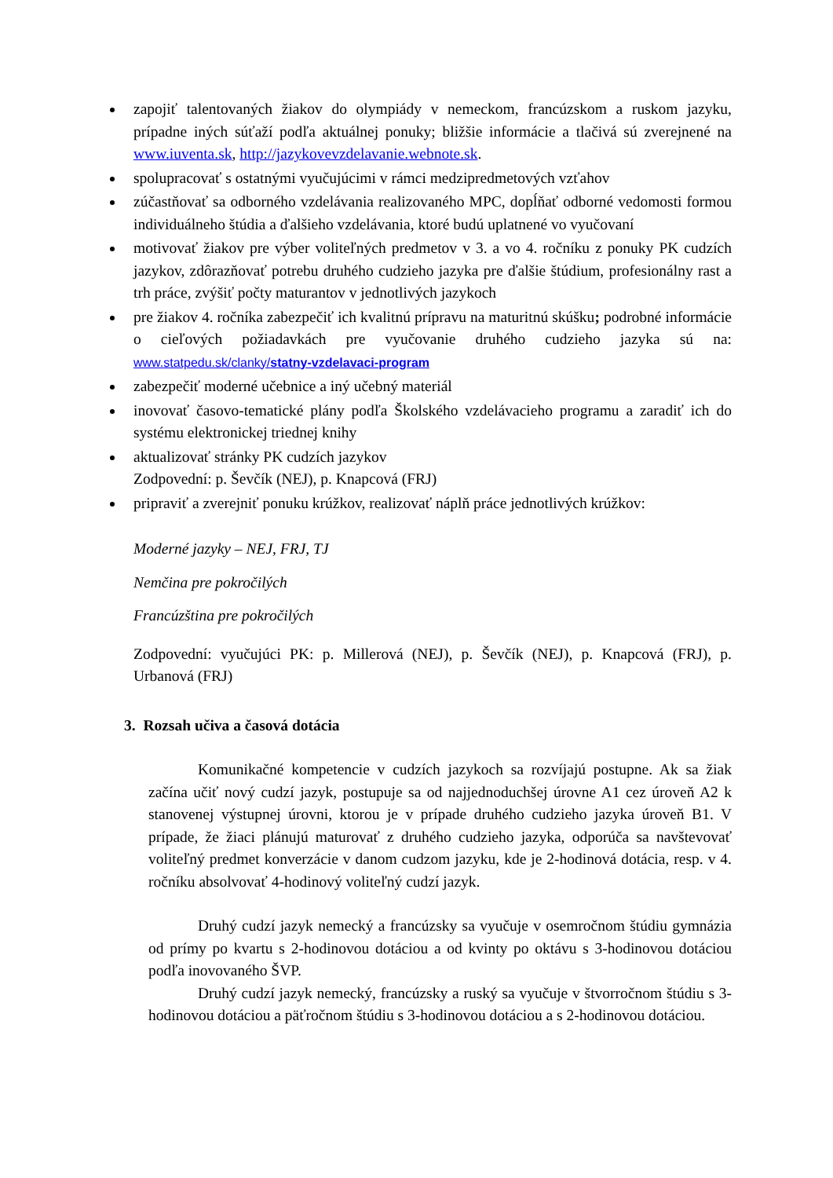zapojiť talentovaných žiakov do olympiády v nemeckom, francúzskom a ruskom jazyku, prípadne iných súťaží podľa aktuálnej ponuky; bližšie informácie a tlačivá sú zverejnené na www.iuventa.sk, http://jazykovevzdelavanie.webnote.sk.
spolupracovať s ostatnými vyučujúcimi v rámci medzipredmetových vzťahov
zúčastňovať sa odborného vzdelávania realizovaného MPC, dopĺňať odborné vedomosti formou individuálneho štúdia a ďalšieho vzdelávania, ktoré budú uplatnené vo vyučovaní
motivovať žiakov pre výber voliteľných predmetov v 3. a vo 4. ročníku z ponuky PK cudzích jazykov, zdôrazňovať potrebu druhého cudzieho jazyka pre ďalšie štúdium, profesionálny rast a trh práce, zvýšiť počty maturantov v jednotlivých jazykoch
pre žiakov 4. ročníka zabezpečiť ich kvalitnú prípravu na maturitnú skúšku; podrobné informácie o cieľových požiadavkách pre vyučovanie druhého cudzieho jazyka sú na: www.statpedu.sk/clanky/statny-vzdelavaci-program
zabezpečiť moderné učebnice a iný učebný materiál
inovovať časovo-tematické plány podľa Školského vzdelávacieho programu a zaradiť ich do systému elektronickej triednej knihy
aktualizovať stránky PK cudzích jazykov
Zodpovední: p. Ševčík (NEJ), p. Knapcová (FRJ)
pripraviť a zverejniť ponuku krúžkov, realizovať náplň práce jednotlivých krúžkov:
Moderné jazyky – NEJ, FRJ, TJ
Nemčina pre pokročilých
Francúzština pre pokročilých
Zodpovední: vyučujúci PK: p. Millerová (NEJ), p. Ševčík (NEJ), p. Knapcová (FRJ), p. Urbanová (FRJ)
3. Rozsah učiva a časová dotácia
Komunikačné kompetencie v cudzích jazykoch sa rozvíjajú postupne. Ak sa žiak začína učiť nový cudzí jazyk, postupuje sa od najjednoduchšej úrovne A1 cez úroveň A2 k stanovenej výstupnej úrovni, ktorou je v prípade druhého cudzieho jazyka úroveň B1. V prípade, že žiaci plánujú maturovať z druhého cudzieho jazyka, odporúča sa navštevovať voliteľný predmet konverzácie v danom cudzom jazyku, kde je 2-hodinová dotácia, resp. v 4. ročníku absolvovať 4-hodinový voliteľný cudzí jazyk.
Druhý cudzí jazyk nemecký a francúzsky sa vyučuje v osemročnom štúdiu gymnázia od prímy po kvartu s 2-hodinovou dotáciou a od kvinty po oktávu s 3-hodinovou dotáciou podľa inovovaného ŠVP.
Druhý cudzí jazyk nemecký, francúzsky a ruský sa vyučuje v štvorročnom štúdiu s 3-hodinovou dotáciou a päťročnom štúdiu s 3-hodinovou dotáciou a s 2-hodinovou dotáciou.